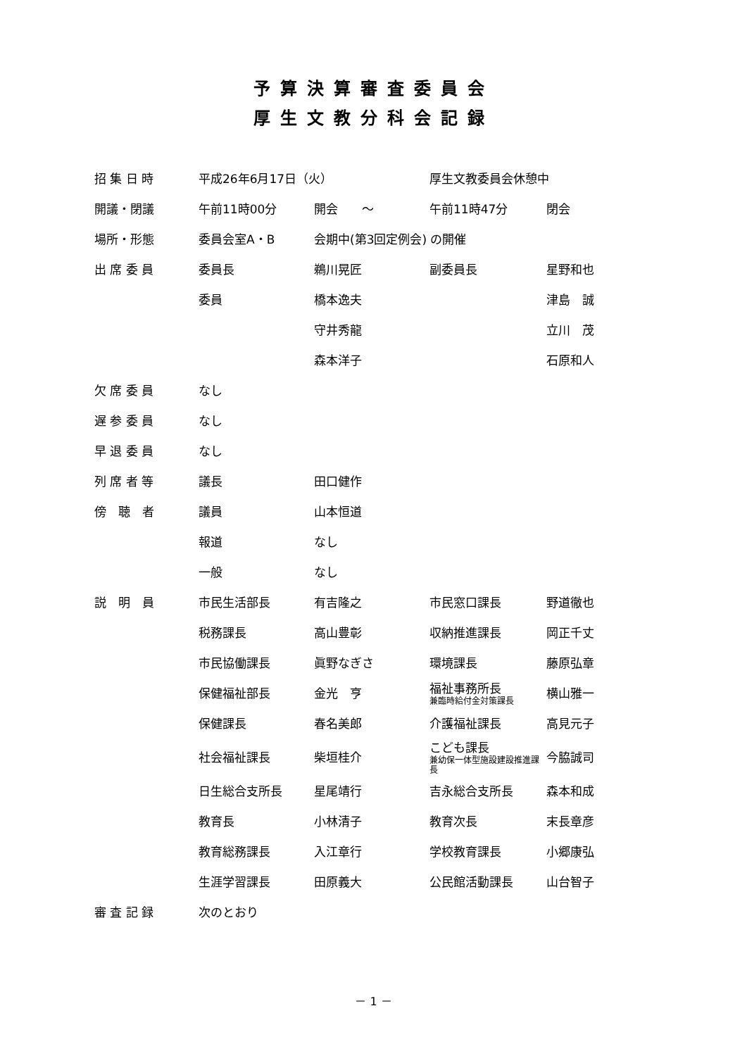予算決算審査委員会
厚生文教分科会記録
| 招 集 日 時 | 平成26年6月17日（火） | | 厚生文教委員会休憩中 | |
| 開議・閉議 | 午前11時00分 | 開会 ～ | 午前11時47分 | 閉会 |
| 場所・形態 | 委員会室A・B | 会期中(第3回定例会) の開催 | | |
| 出 席 委 員 | 委員長 | 鵜川晃匠 | 副委員長 | 星野和也 |
| | 委員 | 橋本逸夫 | | 津島 誠 |
| | | 守井秀龍 | | 立川 茂 |
| | | 森本洋子 | | 石原和人 |
| 欠 席 委 員 | なし | | | |
| 遅 参 委 員 | なし | | | |
| 早 退 委 員 | なし | | | |
| 列 席 者 等 | 議長 | 田口健作 | | |
| 傍 聴 者 | 議員 | 山本恒道 | | |
| | 報道 | なし | | |
| | 一般 | なし | | |
| 説 明 員 | 市民生活部長 | 有吉隆之 | 市民窓口課長 | 野道徹也 |
| | 税務課長 | 高山豊彰 | 収納推進課長 | 岡正千丈 |
| | 市民協働課長 | 眞野なぎさ | 環境課長 | 藤原弘章 |
| | 保健福祉部長 | 金光 亨 | 福祉事務所長 兼臨時給付金対策課長 | 横山雅一 |
| | 保健課長 | 春名美郎 | 介護福祉課長 | 高見元子 |
| | 社会福祉課長 | 柴垣桂介 | こども課長 兼幼保一体型施設建設推進課長 | 今脇誠司 |
| | 日生総合支所長 | 星尾靖行 | 吉永総合支所長 | 森本和成 |
| | 教育長 | 小林清子 | 教育次長 | 末長章彦 |
| | 教育総務課長 | 入江章行 | 学校教育課長 | 小郷康弘 |
| | 生涯学習課長 | 田原義大 | 公民館活動課長 | 山台智子 |
| 審 査 記 録 | 次のとおり | | | |
－ 1 －